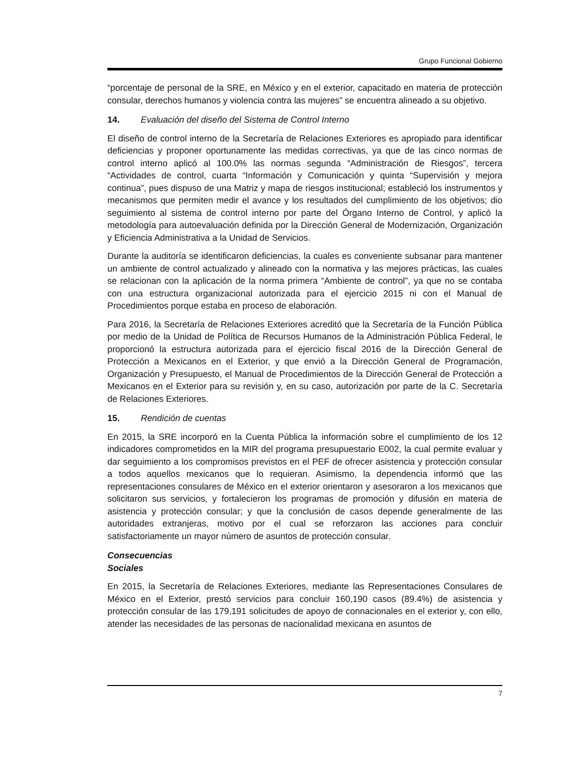Grupo Funcional Gobierno
“porcentaje de personal de la SRE, en México y en el exterior, capacitado en materia de protección consular, derechos humanos y violencia contra las mujeres” se encuentra alineado a su objetivo.
14. Evaluación del diseño del Sistema de Control Interno
El diseño de control interno de la Secretaría de Relaciones Exteriores es apropiado para identificar deficiencias y proponer oportunamente las medidas correctivas, ya que de las cinco normas de control interno aplicó al 100.0% las normas segunda “Administración de Riesgos”, tercera “Actividades de control, cuarta “Información y Comunicación y quinta “Supervisión y mejora continua”, pues dispuso de una Matriz y mapa de riesgos institucional; estableció los instrumentos y mecanismos que permiten medir el avance y los resultados del cumplimiento de los objetivos; dio seguimiento al sistema de control interno por parte del Órgano Interno de Control, y aplicó la metodología para autoevaluación definida por la Dirección General de Modernización, Organización y Eficiencia Administrativa a la Unidad de Servicios.
Durante la auditoría se identificaron deficiencias, la cuales es conveniente subsanar para mantener un ambiente de control actualizado y alineado con la normativa y las mejores prácticas, las cuales se relacionan con la aplicación de la norma primera “Ambiente de control”, ya que no se contaba con una estructura organizacional autorizada para el ejercicio 2015 ni con el Manual de Procedimientos porque estaba en proceso de elaboración.
Para 2016, la Secretaría de Relaciones Exteriores acreditó que la Secretaría de la Función Pública por medio de la Unidad de Política de Recursos Humanos de la Administración Pública Federal, le proporcionó la estructura autorizada para el ejercicio fiscal 2016 de la Dirección General de Protección a Mexicanos en el Exterior, y que envió a la Dirección General de Programación, Organización y Presupuesto, el Manual de Procedimientos de la Dirección General de Protección a Mexicanos en el Exterior para su revisión y, en su caso, autorización por parte de la C. Secretaría de Relaciones Exteriores.
15. Rendición de cuentas
En 2015, la SRE incorporó en la Cuenta Pública la información sobre el cumplimiento de los 12 indicadores comprometidos en la MIR del programa presupuestario E002, la cual permite evaluar y dar seguimiento a los compromisos previstos en el PEF de ofrecer asistencia y protección consular a todos aquellos mexicanos que lo requieran. Asimismo, la dependencia informó que las representaciones consulares de México en el exterior orientaron y asesoraron a los mexicanos que solicitaron sus servicios, y fortalecieron los programas de promoción y difusión en materia de asistencia y protección consular; y que la conclusión de casos depende generalmente de las autoridades extranjeras, motivo por el cual se reforzaron las acciones para concluir satisfactoriamente un mayor número de asuntos de protección consular.
Consecuencias Sociales
En 2015, la Secretaría de Relaciones Exteriores, mediante las Representaciones Consulares de México en el Exterior, prestó servicios para concluir 160,190 casos (89.4%) de asistencia y protección consular de las 179,191 solicitudes de apoyo de connacionales en el exterior y, con ello, atender las necesidades de las personas de nacionalidad mexicana en asuntos de
7